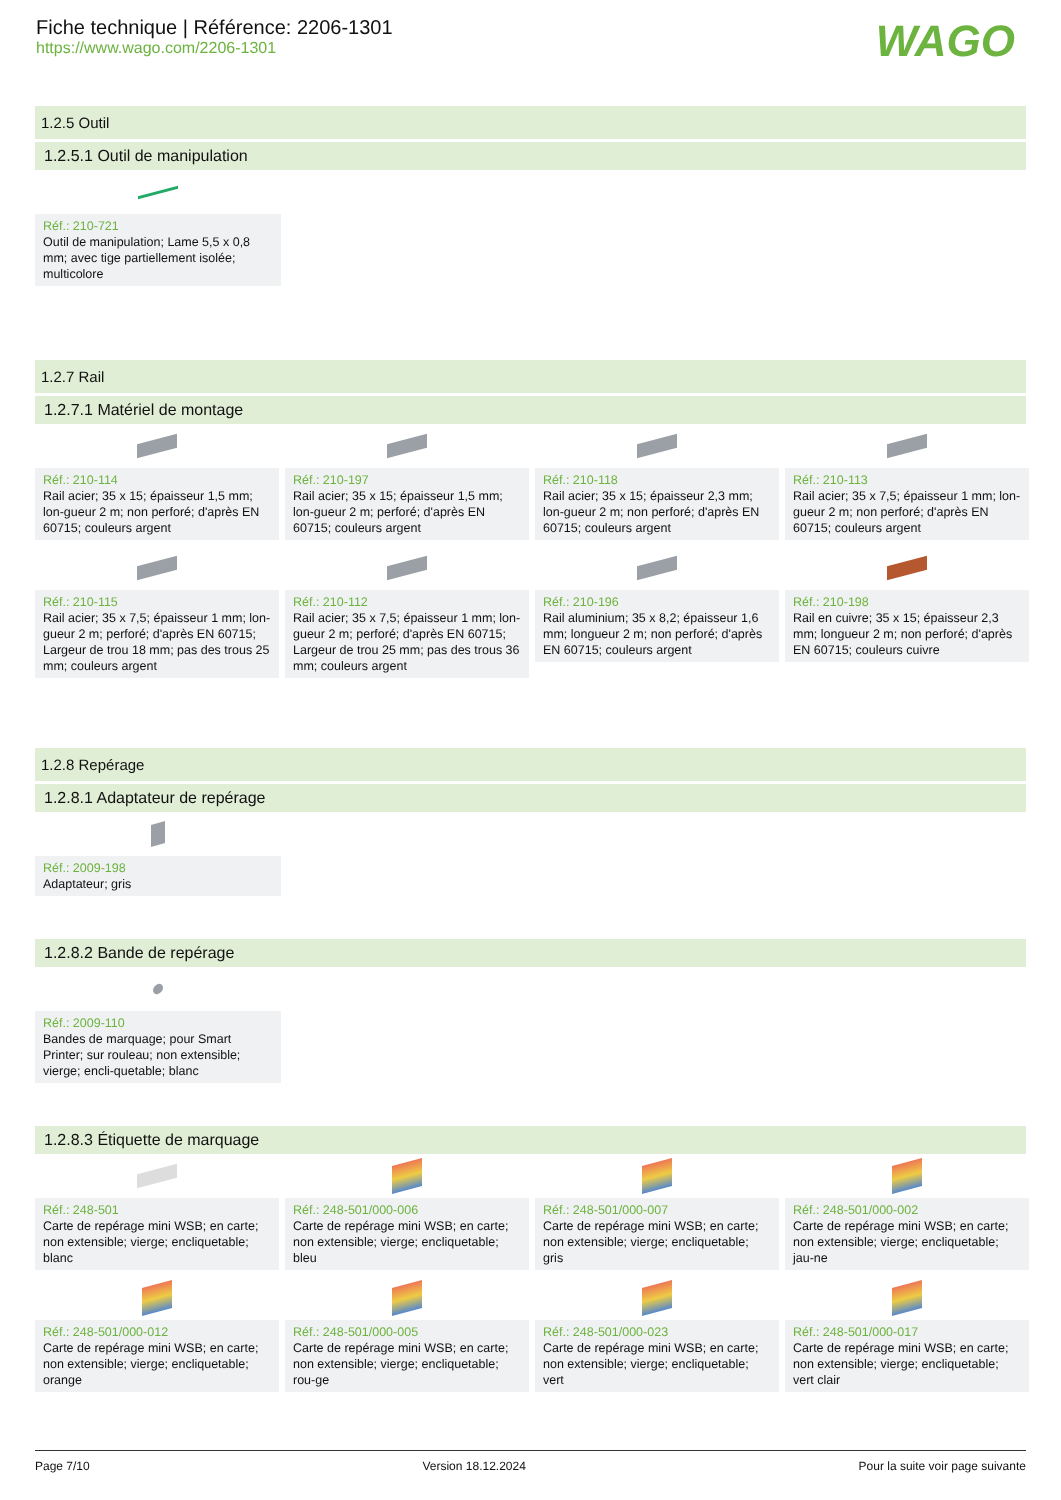Fiche technique | Référence: 2206-1301
https://www.wago.com/2206-1301
WAGO
1.2.5 Outil
1.2.5.1 Outil de manipulation
Réf.: 210-721
Outil de manipulation; Lame 5,5 x 0,8 mm; avec tige partiellement isolée; multicolore
1.2.7 Rail
1.2.7.1 Matériel de montage
Réf.: 210-114
Rail acier; 35 x 15; épaisseur 1,5 mm; lon-gueur 2 m; non perforé; d'après EN 60715; couleurs argent
Réf.: 210-197
Rail acier; 35 x 15; épaisseur 1,5 mm; lon-gueur 2 m; perforé; d'après EN 60715; couleurs argent
Réf.: 210-118
Rail acier; 35 x 15; épaisseur 2,3 mm; lon-gueur 2 m; non perforé; d'après EN 60715; couleurs argent
Réf.: 210-113
Rail acier; 35 x 7,5; épaisseur 1 mm; lon-gueur 2 m; non perforé; d'après EN 60715; couleurs argent
Réf.: 210-115
Rail acier; 35 x 7,5; épaisseur 1 mm; lon-gueur 2 m; perforé; d'après EN 60715; Largeur de trou 18 mm; pas des trous 25 mm; couleurs argent
Réf.: 210-112
Rail acier; 35 x 7,5; épaisseur 1 mm; lon-gueur 2 m; perforé; d'après EN 60715; Largeur de trou 25 mm; pas des trous 36 mm; couleurs argent
Réf.: 210-196
Rail aluminium; 35 x 8,2; épaisseur 1,6 mm; longueur 2 m; non perforé; d'après EN 60715; couleurs argent
Réf.: 210-198
Rail en cuivre; 35 x 15; épaisseur 2,3 mm; longueur 2 m; non perforé; d'après EN 60715; couleurs cuivre
1.2.8 Repérage
1.2.8.1 Adaptateur de repérage
Réf.: 2009-198
Adaptateur; gris
1.2.8.2 Bande de repérage
Réf.: 2009-110
Bandes de marquage; pour Smart Printer; sur rouleau; non extensible; vierge; encli-quetable; blanc
1.2.8.3 Étiquette de marquage
Réf.: 248-501
Carte de repérage mini WSB; en carte; non extensible; vierge; encliquetable; blanc
Réf.: 248-501/000-006
Carte de repérage mini WSB; en carte; non extensible; vierge; encliquetable; bleu
Réf.: 248-501/000-007
Carte de repérage mini WSB; en carte; non extensible; vierge; encliquetable; gris
Réf.: 248-501/000-002
Carte de repérage mini WSB; en carte; non extensible; vierge; encliquetable; jau-ne
Réf.: 248-501/000-012
Carte de repérage mini WSB; en carte; non extensible; vierge; encliquetable; orange
Réf.: 248-501/000-005
Carte de repérage mini WSB; en carte; non extensible; vierge; encliquetable; rou-ge
Réf.: 248-501/000-023
Carte de repérage mini WSB; en carte; non extensible; vierge; encliquetable; vert
Réf.: 248-501/000-017
Carte de repérage mini WSB; en carte; non extensible; vierge; encliquetable; vert clair
Page 7/10 Version 18.12.2024 Pour la suite voir page suivante